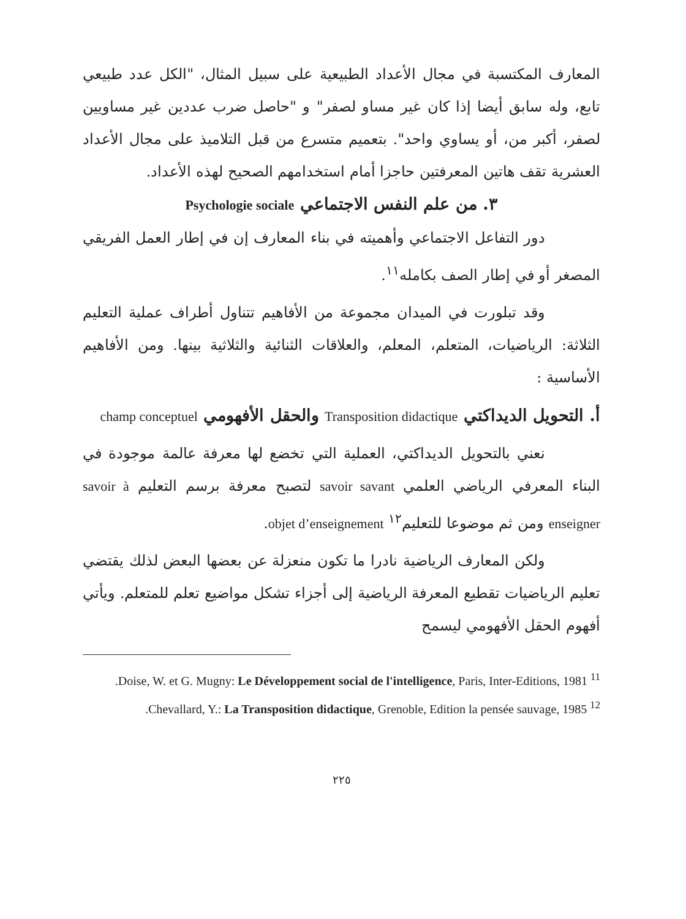المعارف المكتسبة في مجال الأعداد الطبيعية على سبيل المثال، "الكل عدد طبيعي تابع، وله سابق أيضا إذا كان غير مساو لصفر" و "حاصل ضرب عددين غير مساويين لصفر، أكبر من، أو يساوي واحد". بتعميم متسرع من قبل التلاميذ على مجال الأعداد العشرية تقف هاتين المعرفتين حاجزا أمام استخدامهم الصحيح لهذه الأعداد.
٣. من علم النفس الاجتماعي Psychologie sociale
دور التفاعل الاجتماعي وأهميته في بناء المعارف إن في إطار العمل الفريقي المصغر أو في إطار الصف بكامله<sup>١١</sup>.
وقد تبلورت في الميدان مجموعة من الأفاهيم تتناول أطراف عملية التعليم الثلاثة: الرياضيات، المتعلم، المعلم، والعلاقات الثنائية والثلاثية بينها. ومن الأفاهيم الأساسية :
أ. التحويل الديداكتي Transposition didactique والحقل الأفهومي champ conceptuel
نعني بالتحويل الديداكتي، العملية التي تخضع لها معرفة عالمة موجودة في البناء المعرفي الرياضي العلمي savoir savant لتصبح معرفة برسم التعليم savoir à enseigner ومن ثم موضوعا للتعليم<sup>١٢</sup> objet d’enseignement.
ولكن المعارف الرياضية نادرا ما تكون منعزلة عن بعضها البعض لذلك يقتضي تعليم الرياضيات تقطيع المعرفة الرياضية إلى أجزاء تشكل مواضيع تعلم للمتعلم. ويأتي أفهوم الحقل الأفهومي ليسمح
<sup>11</sup> Doise, W. et G. Mugny: Le Développement social de l'intelligence, Paris, Inter-Editions, 1981.
<sup>12</sup> Chevallard, Y.: La Transposition didactique, Grenoble, Edition la pensée sauvage, 1985.
٢٢٥